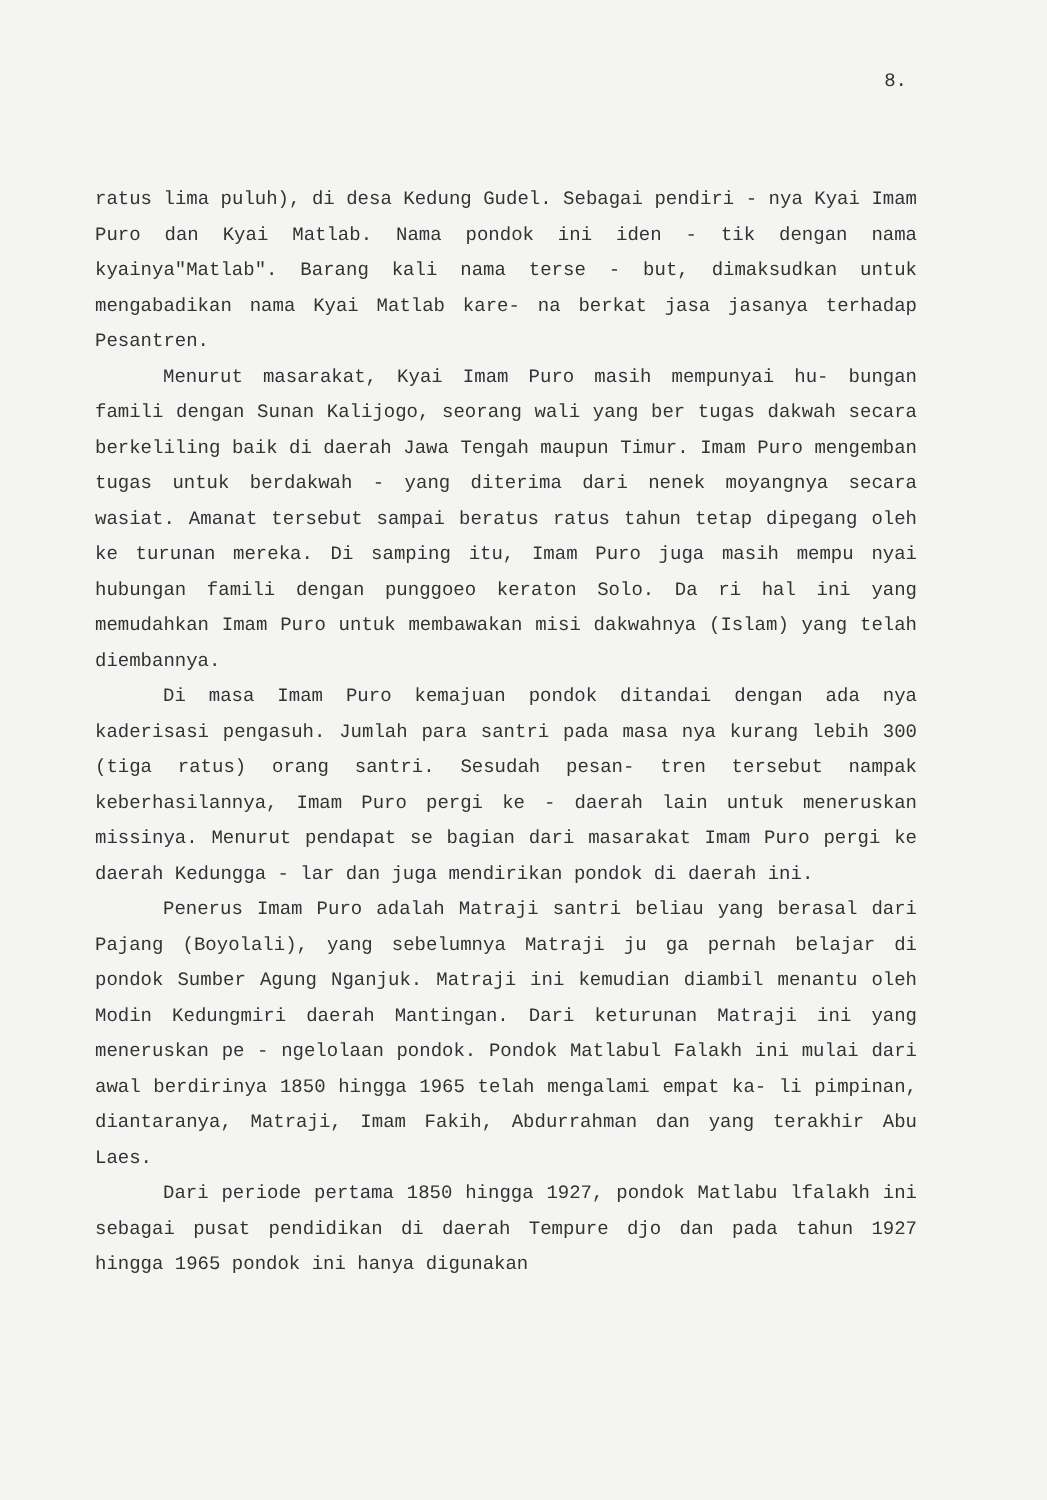8.
ratus lima puluh), di desa Kedung Gudel. Sebagai pendiri - nya Kyai Imam Puro dan Kyai Matlab. Nama pondok ini iden - tik dengan nama kyainya"Matlab". Barang kali nama terse - but, dimaksudkan untuk mengabadikan nama Kyai Matlab kare- na berkat jasa jasanya terhadap Pesantren.
Menurut masarakat, Kyai Imam Puro masih mempunyai hu- bungan famili dengan Sunan Kalijogo, seorang wali yang ber tugas dakwah secara berkeliling baik di daerah Jawa Tengah maupun Timur. Imam Puro mengemban tugas untuk berdakwah - yang diterima dari nenek moyangnya secara wasiat. Amanat tersebut sampai beratus ratus tahun tetap dipegang oleh ke turunan mereka. Di samping itu, Imam Puro juga masih mempu nyai hubungan famili dengan punggoeo keraton Solo. Da ri hal ini yang memudahkan Imam Puro untuk membawakan misi dakwahnya (Islam) yang telah diembannya.
Di masa Imam Puro kemajuan pondok ditandai dengan ada nya kaderisasi pengasuh. Jumlah para santri pada masa nya kurang lebih 300 (tiga ratus) orang santri. Sesudah pesan- tren tersebut nampak keberhasilannya, Imam Puro pergi ke - daerah lain untuk meneruskan missinya. Menurut pendapat se bagian dari masarakat Imam Puro pergi ke daerah Kedungga - lar dan juga mendirikan pondok di daerah ini.
Penerus Imam Puro adalah Matraji santri beliau yang berasal dari Pajang (Boyolali), yang sebelumnya Matraji ju ga pernah belajar di pondok Sumber Agung Nganjuk. Matraji ini kemudian diambil menantu oleh Modin Kedungmiri daerah Mantingan. Dari keturunan Matraji ini yang meneruskan pe - ngelolaan pondok. Pondok Matlabul Falakh ini mulai dari awal berdirinya 1850 hingga 1965 telah mengalami empat ka- li pimpinan, diantaranya, Matraji, Imam Fakih, Abdurrahman dan yang terakhir Abu Laes.
Dari periode pertama 1850 hingga 1927, pondok Matlabu lfalakh ini sebagai pusat pendidikan di daerah Tempure djo dan pada tahun 1927 hingga 1965 pondok ini hanya digunakan